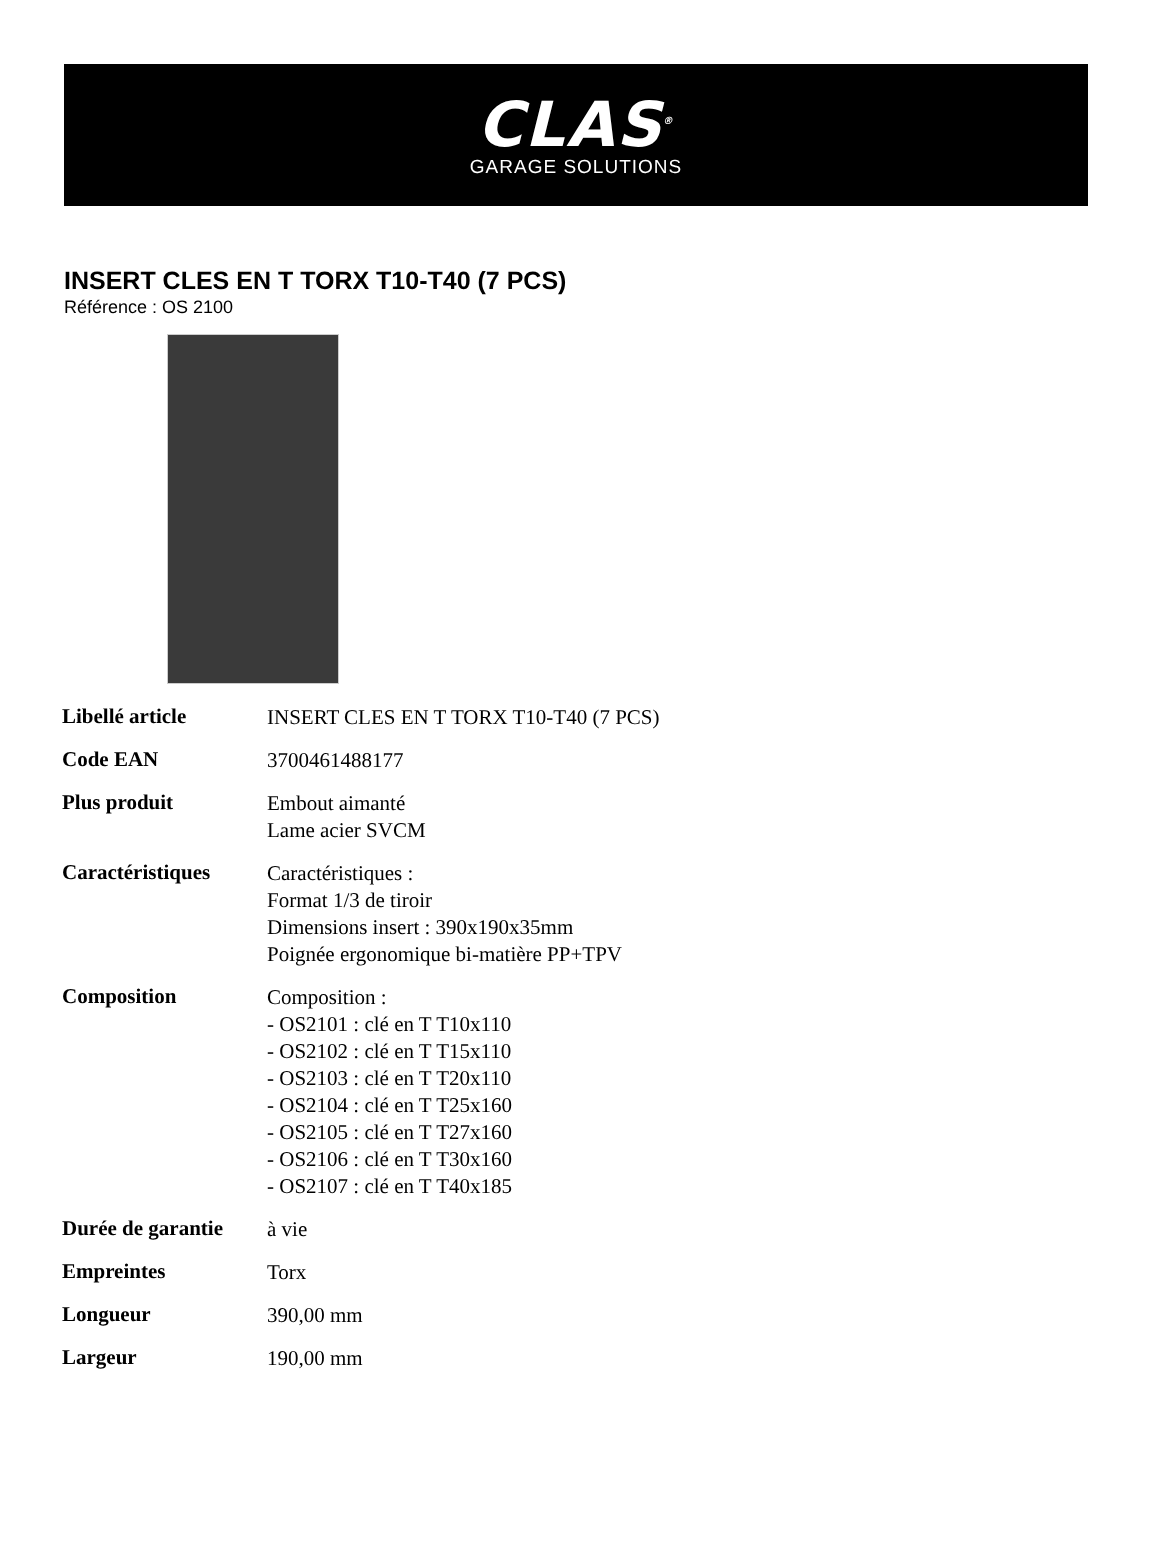CLAS<sup>®</sup>
GARAGE SOLUTIONS
INSERT CLES EN T TORX T10-T40 (7 PCS)
Référence : OS 2100
| Libellé article | INSERT CLES EN T TORX T10-T40 (7 PCS) |
| Code EAN | 3700461488177 |
| Plus produit | Embout aimanté Lame acier SVCM |
| Caractéristiques | Caractéristiques : Format 1/3 de tiroir Dimensions insert : 390x190x35mm Poignée ergonomique bi-matière PP+TPV |
| Composition | Composition : - OS2101 : clé en T T10x110 - OS2102 : clé en T T15x110 - OS2103 : clé en T T20x110 - OS2104 : clé en T T25x160 - OS2105 : clé en T T27x160 - OS2106 : clé en T T30x160 - OS2107 : clé en T T40x185 |
| Durée de garantie | à vie |
| Empreintes | Torx |
| Longueur | 390,00 mm |
| Largeur | 190,00 mm |